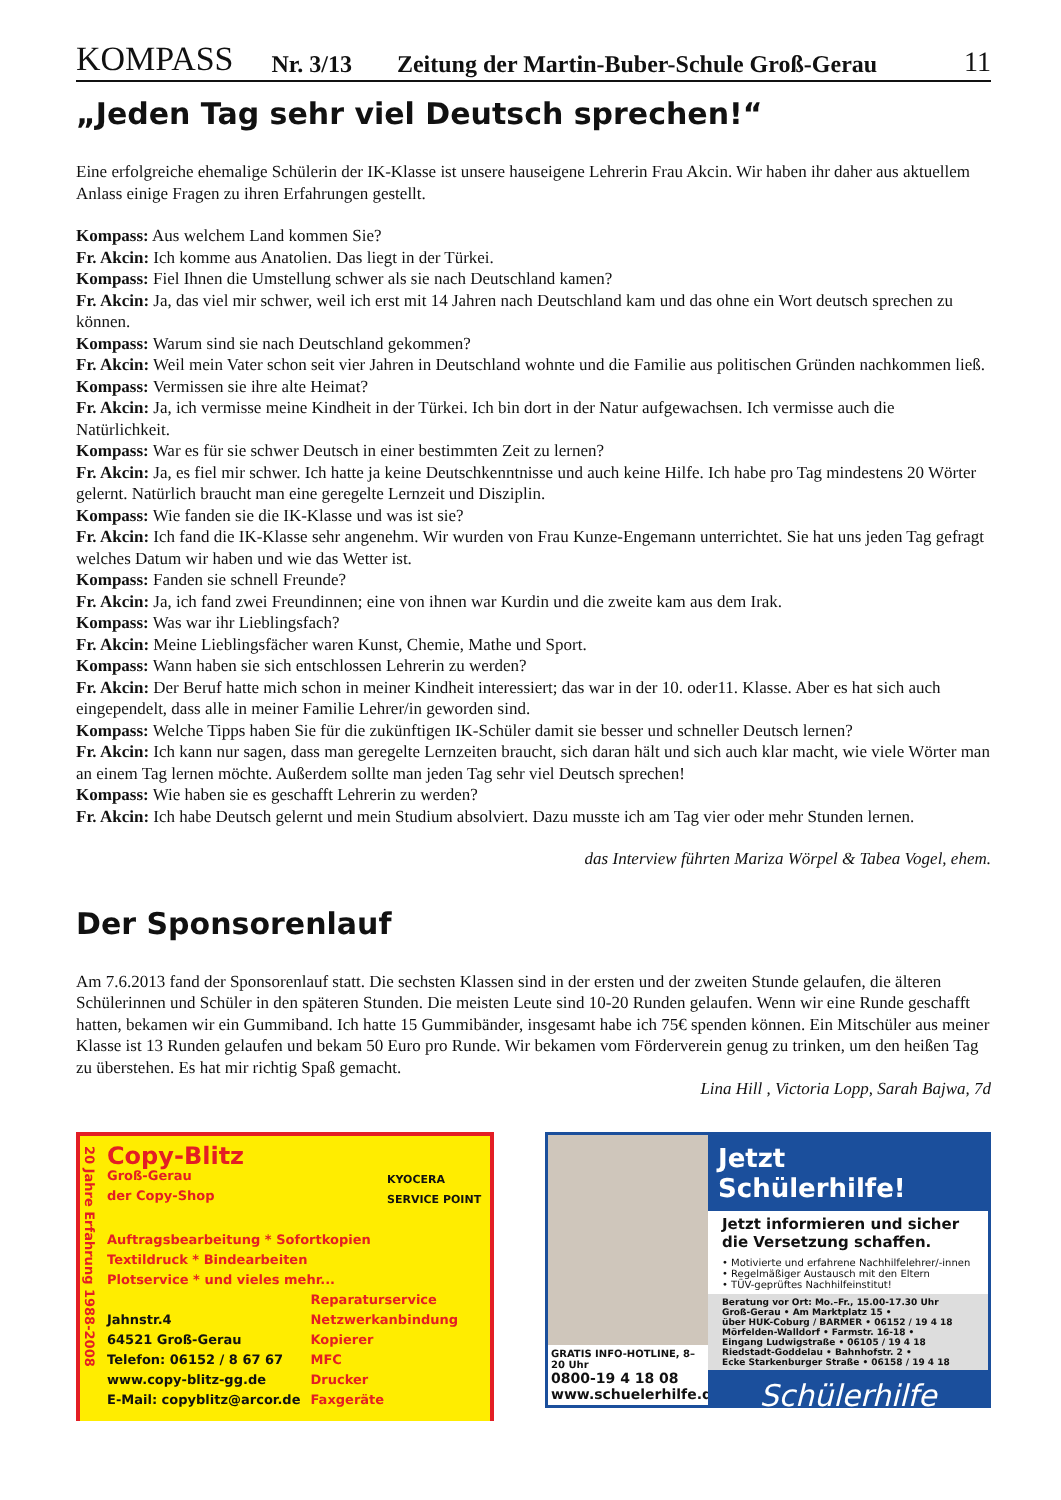KOMPASS Nr. 3/13 Zeitung der Martin-Buber-Schule Groß-Gerau 11
„Jeden Tag sehr viel Deutsch sprechen!“
Eine erfolgreiche ehemalige Schülerin der IK-Klasse ist unsere hauseigene Lehrerin Frau Akcin. Wir haben ihr daher aus aktuellem Anlass einige Fragen zu ihren Erfahrungen gestellt.
Kompass: Aus welchem Land kommen Sie?
Fr. Akcin: Ich komme aus Anatolien. Das liegt in der Türkei.
Kompass: Fiel Ihnen die Umstellung schwer als sie nach Deutschland kamen?
Fr. Akcin: Ja, das viel mir schwer, weil ich erst mit 14 Jahren nach Deutschland kam und das ohne ein Wort deutsch sprechen zu können.
Kompass: Warum sind sie nach Deutschland gekommen?
Fr. Akcin: Weil mein Vater schon seit vier Jahren in Deutschland wohnte und die Familie aus politischen Gründen nachkommen ließ.
Kompass: Vermissen sie ihre alte Heimat?
Fr. Akcin: Ja, ich vermisse meine Kindheit in der Türkei. Ich bin dort in der Natur aufgewachsen. Ich vermisse auch die Natürlichkeit.
Kompass: War es für sie schwer Deutsch in einer bestimmten Zeit zu lernen?
Fr. Akcin: Ja, es fiel mir schwer. Ich hatte ja keine Deutschkenntnisse und auch keine Hilfe. Ich habe pro Tag mindestens 20 Wörter gelernt. Natürlich braucht man eine geregelte Lernzeit und Disziplin.
Kompass: Wie fanden sie die IK-Klasse und was ist sie?
Fr. Akcin: Ich fand die IK-Klasse sehr angenehm. Wir wurden von Frau Kunze-Engemann unterrichtet. Sie hat uns jeden Tag gefragt welches Datum wir haben und wie das Wetter ist.
Kompass: Fanden sie schnell Freunde?
Fr. Akcin: Ja, ich fand zwei Freundinnen; eine von ihnen war Kurdin und die zweite kam aus dem Irak.
Kompass: Was war ihr Lieblingsfach?
Fr. Akcin: Meine Lieblingsfächer waren Kunst, Chemie, Mathe und Sport.
Kompass: Wann haben sie sich entschlossen Lehrerin zu werden?
Fr. Akcin: Der Beruf hatte mich schon in meiner Kindheit interessiert; das war in der 10. oder11. Klasse. Aber es hat sich auch eingependelt, dass alle in meiner Familie Lehrer/in geworden sind.
Kompass: Welche Tipps haben Sie für die zukünftigen IK-Schüler damit sie besser und schneller Deutsch lernen?
Fr. Akcin: Ich kann nur sagen, dass man geregelte Lernzeiten braucht, sich daran hält und sich auch klar macht, wie viele Wörter man an einem Tag lernen möchte. Außerdem sollte man jeden Tag sehr viel Deutsch sprechen!
Kompass: Wie haben sie es geschafft Lehrerin zu werden?
Fr. Akcin: Ich habe Deutsch gelernt und mein Studium absolviert. Dazu musste ich am Tag vier oder mehr Stunden lernen.
das Interview führten Mariza Wörpel & Tabea Vogel, ehem.
Der Sponsorenlauf
Am 7.6.2013 fand der Sponsorenlauf statt. Die sechsten Klassen sind in der ersten und der zweiten Stunde gelaufen, die älteren Schülerinnen und Schüler in den späteren Stunden. Die meisten Leute sind 10-20 Runden gelaufen. Wenn wir eine Runde geschafft hatten, bekamen wir ein Gummiband. Ich hatte 15 Gummibänder, insgesamt habe ich 75€ spenden können. Ein Mitschüler aus meiner Klasse ist 13 Runden gelaufen und bekam 50 Euro pro Runde. Wir bekamen vom Förderverein genug zu trinken, um den heißen Tag zu überstehen. Es hat mir richtig Spaß gemacht.
Lina Hill , Victoria Lopp, Sarah Bajwa, 7d
20 Jahre Erfahrung 1988-2008
Copy-Blitz
Groß-Gerau
der Copy-Shop
KYOCERA
SERVICE POINT
Auftragsbearbeitung * Sofortkopien
Textildruck * Bindearbeiten
Plotservice * und vieles mehr...
Jahnstr.4
64521 Groß-Gerau
Telefon: 06152 / 8 67 67
www.copy-blitz-gg.de
E-Mail: copyblitz@arcor.de
Reparaturservice
Netzwerkanbindung
Kopierer
MFC
Drucker
Faxgeräte
GRATIS INFO-HOTLINE, 8–20 Uhr
0800-19 4 18 08
www.schuelerhilfe.de
Jetzt Schülerhilfe!
Jetzt informieren und sicher die Versetzung schaffen.
• Motivierte und erfahrene Nachhilfelehrer/-innen
• Regelmäßiger Austausch mit den Eltern
• TÜV-geprüftes Nachhilfeinstitut!
Beratung vor Ort: Mo.–Fr., 15.00-17.30 Uhr
Groß-Gerau • Am Marktplatz 15 •
über HUK-Coburg / BARMER • 06152 / 19 4 18
Mörfelden-Walldorf • Farmstr. 16-18 •
Eingang Ludwigstraße • 06105 / 19 4 18
Riedstadt-Goddelau • Bahnhofstr. 2 •
Ecke Starkenburger Straße • 06158 / 19 4 18
Schülerhilfe